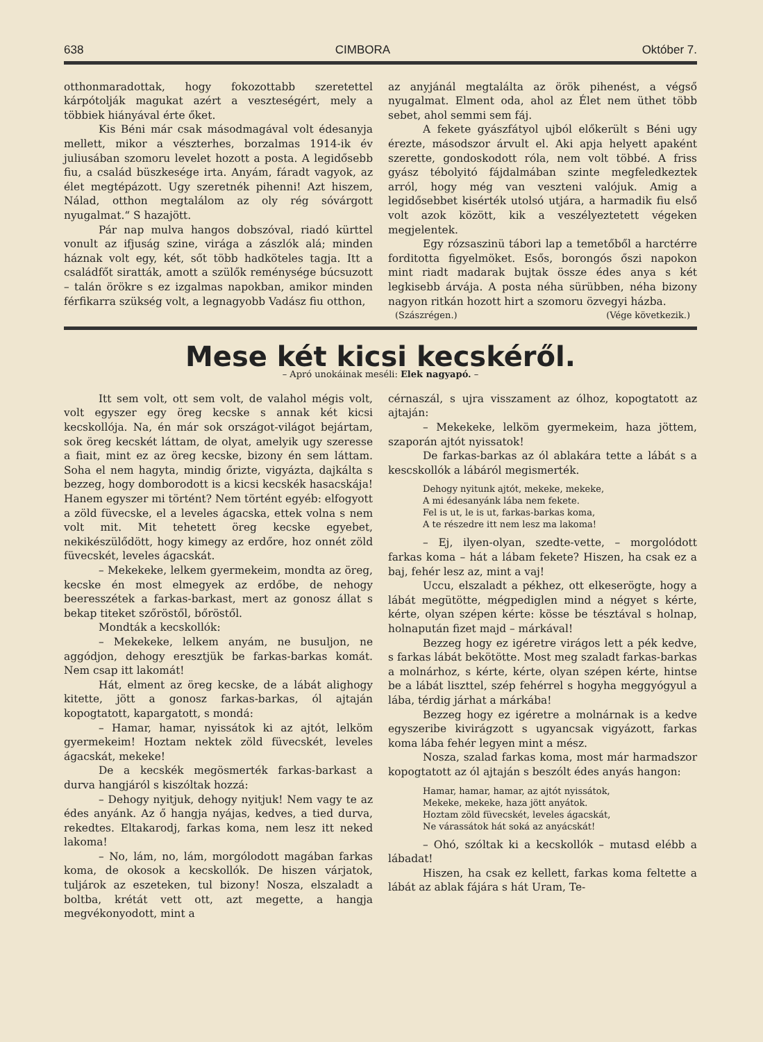638 CIMBORA Október 7.
otthonmaradottak, hogy fokozottabb szeretettel kárpótolják magukat azért a veszteségért, mely a többiek hiányával érte őket.
Kis Béni már csak másodmagával volt édesanyja mellett, mikor a vészterhes, borzalmas 1914-ik év juliusában szomoru levelet hozott a posta. A legidősebb fiu, a család büszkesége irta. Anyám, fáradt vagyok, az élet megtépázott. Ugy szeretnék pihenni! Azt hiszem, Nálad, otthon megtalálom az oly rég sóvárgott nyugalmat.“ S hazajött.
Pár nap mulva hangos dobszóval, riadó kürttel vonult az ifjuság szine, virága a zászlók alá; minden háznak volt egy, két, sőt több hadköteles tagja. Itt a családfőt siratták, amott a szülők reménysége búcsuzott – talán örökre s ez izgalmas napokban, amikor minden férfikarra szükség volt, a legnagyobb Vadász fiu otthon,
az anyjánál megtalálta az örök pihenést, a végső nyugalmat. Elment oda, ahol az Élet nem üthet több sebet, ahol semmi sem fáj.
A fekete gyászfátyol ujból előkerült s Béni ugy érezte, másodszor árvult el. Aki apja helyett apaként szerette, gondoskodott róla, nem volt többé. A friss gyász tébolyitó fájdalmában szinte megfeledkeztek arról, hogy még van veszteni valójuk. Amig a legidősebbet kisérték utolsó utjára, a harmadik fiu első volt azok között, kik a veszélyeztetett végeken megjelentek.
Egy rózsaszinü tábori lap a temetőből a harctérre forditotta figyelmöket. Esős, borongós őszi napokon mint riadt madarak bujtak össze édes anya s két legkisebb árvája. A posta néha sürübben, néha bizony nagyon ritkán hozott hirt a szomoru özvegyi házba.
(Szászrégen.) (Vége következik.)
Mese két kicsi kecskéről.
– Apró unokáinak meséli: Elek nagyapó. –
Itt sem volt, ott sem volt, de valahol mégis volt, volt egyszer egy öreg kecske s annak két kicsi kecskollója. Na, én már sok országot-világot bejártam, sok öreg kecskét láttam, de olyat, amelyik ugy szeresse a fiait, mint ez az öreg kecske, bizony én sem láttam. Soha el nem hagyta, mindig őrizte, vigyázta, dajkálta s bezzeg, hogy domborodott is a kicsi kecskék hasacskája! Hanem egyszer mi történt? Nem történt egyéb: elfogyott a zöld füvecske, el a leveles ágacska, ettek volna s nem volt mit. Mit tehetett öreg kecske egyebet, nekikészülődött, hogy kimegy az erdőre, hoz onnét zöld füvecskét, leveles ágacskát.
– Mekekeke, lelkem gyermekeim, mondta az öreg, kecske én most elmegyek az erdőbe, de nehogy beeresszétek a farkas-barkast, mert az gonosz állat s bekap titeket szőröstől, bőröstől.
Mondták a kecskollók:
– Mekekeke, lelkem anyám, ne busuljon, ne aggódjon, dehogy eresztjük be farkas-barkas komát. Nem csap itt lakomát!
Hát, elment az öreg kecske, de a lábát alighogy kitette, jött a gonosz farkas-barkas, ól ajtaján kopogtatott, kapargatott, s mondá:
– Hamar, hamar, nyissátok ki az ajtót, lelköm gyermekeim! Hoztam nektek zöld füvecskét, leveles ágacskát, mekeke!
De a kecskék megösmerték farkas-barkast a durva hangjáról s kiszóltak hozzá:
– Dehogy nyitjuk, dehogy nyitjuk! Nem vagy te az édes anyánk. Az ő hangja nyájas, kedves, a tied durva, rekedtes. Eltakarodj, farkas koma, nem lesz itt neked lakoma!
– No, lám, no, lám, morgólodott magában farkas koma, de okosok a kecskollók. De hiszen várjatok, tuljárok az eszeteken, tul bizony! Nosza, elszaladt a boltba, krétát vett ott, azt megette, a hangja megvékonyodott, mint a
cérnaszál, s ujra visszament az ólhoz, kopogtatott az ajtaján:
– Mekekeke, lelköm gyermekeim, haza jöttem, szaporán ajtót nyissatok!
De farkas-barkas az ól ablakára tette a lábát s a kescskollók a lábáról megismerték.
Dehogy nyitunk ajtót, mekeke, mekeke,
A mi édesanyánk lába nem fekete.
Fel is ut, le is ut, farkas-barkas koma,
A te részedre itt nem lesz ma lakoma!
– Ej, ilyen-olyan, szedte-vette, – morgolódott farkas koma – hát a lábam fekete? Hiszen, ha csak ez a baj, fehér lesz az, mint a vaj!
Uccu, elszaladt a pékhez, ott elkeserögte, hogy a lábát megütötte, mégpediglen mind a négyet s kérte, kérte, olyan szépen kérte: kösse be tésztával s holnap, holnapután fizet majd – márkával!
Bezzeg hogy ez igéretre virágos lett a pék kedve, s farkas lábát bekötötte. Most meg szaladt farkas-barkas a molnárhoz, s kérte, kérte, olyan szépen kérte, hintse be a lábát liszttel, szép fehérrel s hogyha meggyógyul a lába, térdig járhat a márkába!
Bezzeg hogy ez igéretre a molnárnak is a kedve egyszeribe kivirágzott s ugyancsak vigyázott, farkas koma lába fehér legyen mint a mész.
Nosza, szalad farkas koma, most már harmadszor kopogtatott az ól ajtaján s beszólt édes anyás hangon:
Hamar, hamar, hamar, az ajtót nyissátok,
Mekeke, mekeke, haza jött anyátok.
Hoztam zöld füvecskét, leveles ágacskát,
Ne várassátok hát soká az anyácskát!
– Ohó, szóltak ki a kecskollók – mutasd elébb a lábadat!
Hiszen, ha csak ez kellett, farkas koma feltette a lábát az ablak fájára s hát Uram, Te-